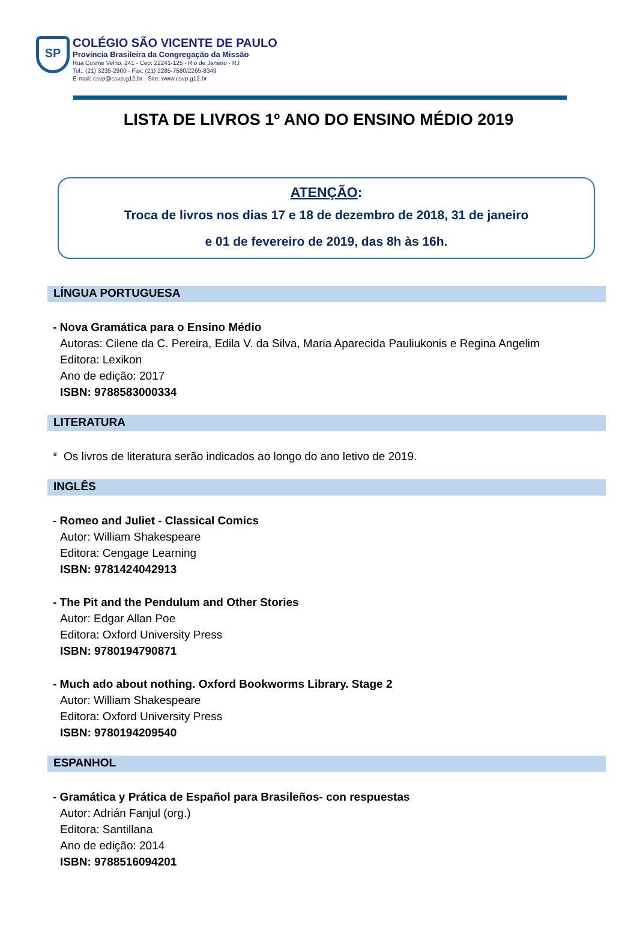SP
COLÉGIO SÃO VICENTE DE PAULO
Província Brasileira da Congregação da Missão
Rua Cosme Velho, 241 - Cep: 22241-125 - Rio de Janeiro - RJ
Tel.: (21) 3235-2900 - Fax: (21) 2285-7580/2265-8349
E-mail: csvp@csvp.g12.br - Site: www.csvp.g12.br
LISTA DE LIVROS 1º ANO DO ENSINO MÉDIO 2019
ATENÇÃO:
Troca de livros nos dias 17 e 18 de dezembro de 2018, 31 de janeiro
e 01 de fevereiro de 2019, das 8h às 16h.
LÍNGUA PORTUGUESA
- Nova Gramática para o Ensino Médio
Autoras: Cilene da C. Pereira, Edila V. da Silva, Maria Aparecida Pauliukonis e Regina Angelim
Editora: Lexikon
Ano de edição: 2017
ISBN: 9788583000334
LITERATURA
* Os livros de literatura serão indicados ao longo do ano letivo de 2019.
INGLÊS
- Romeo and Juliet - Classical Comics
Autor: William Shakespeare
Editora: Cengage Learning
ISBN: 9781424042913
- The Pit and the Pendulum and Other Stories
Autor: Edgar Allan Poe
Editora: Oxford University Press
ISBN: 9780194790871
- Much ado about nothing. Oxford Bookworms Library. Stage 2
Autor: William Shakespeare
Editora: Oxford University Press
ISBN: 9780194209540
ESPANHOL
- Gramática y Prática de Español para Brasileños- con respuestas
Autor: Adrián Fanjul (org.)
Editora: Santillana
Ano de edição: 2014
ISBN: 9788516094201